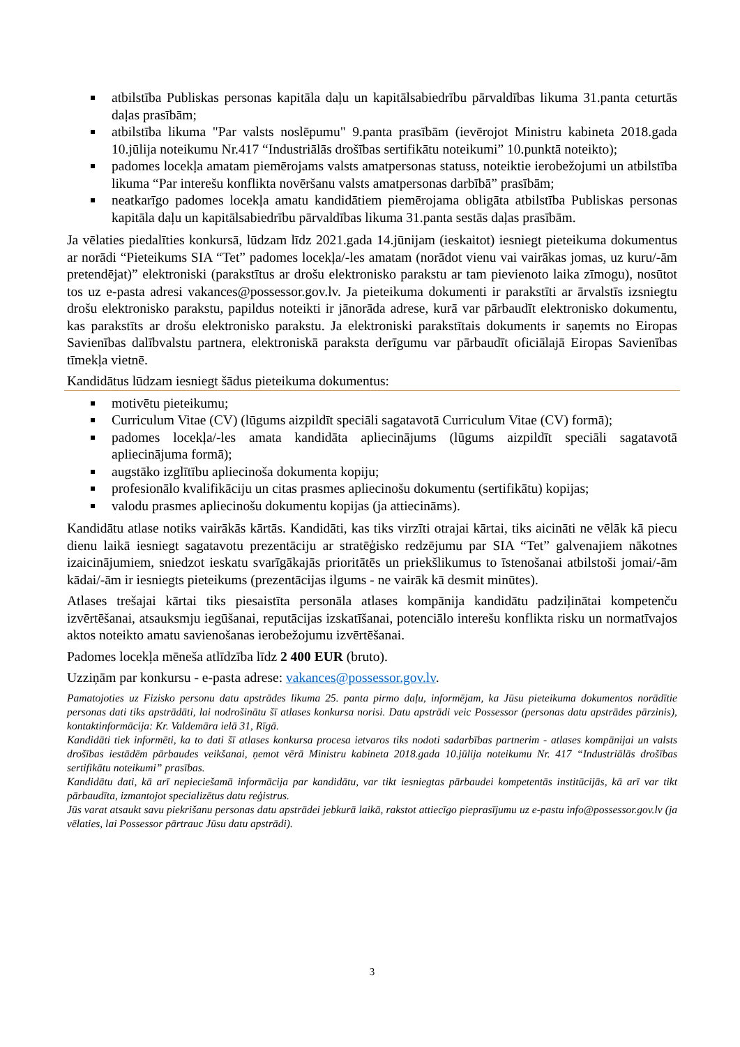atbilstība Publiskas personas kapitāla daļu un kapitālsabiedrību pārvaldības likuma 31.panta ceturtās daļas prasībām;
atbilstība likuma "Par valsts noslēpumu" 9.panta prasībām (ievērojot Ministru kabineta 2018.gada 10.jūlija noteikumu Nr.417 “Industriālās drošības sertifikātu noteikumi” 10.punktā noteikto);
padomes locekļa amatam piemērojams valsts amatpersonas statuss, noteiktie ierobežojumi un atbilstība likuma “Par interešu konflikta novēršanu valsts amatpersonas darbībā” prasībām;
neatkarīgo padomes locekļa amatu kandidātiem piemērojama obligāta atbilstība Publiskas personas kapitāla daļu un kapitālsabiedrību pārvaldības likuma 31.panta sestās daļas prasībām.
Ja vēlaties piedalīties konkursā, lūdzam līdz 2021.gada 14.jūnijam (ieskaitot) iesniegt pieteikuma dokumentus ar norādi “Pieteikums SIA “Tet” padomes locekļa/-les amatam (norādot vienu vai vairākas jomas, uz kuru/-ām pretendējat)” elektroniski (parakstītus ar drošu elektronisko parakstu ar tam pievienoto laika zīmogu), nosūtot tos uz e-pasta adresi vakances@possessor.gov.lv. Ja pieteikuma dokumenti ir parakstīti ar ārvalstīs izsniegtu drošu elektronisko parakstu, papildus noteikti ir jānorāda adrese, kurā var pārbaudīt elektronisko dokumentu, kas parakstīts ar drošu elektronisko parakstu. Ja elektroniski parakstītais dokuments ir saņemts no Eiropas Savienības dalībvalstu partnera, elektroniskā paraksta derīgumu var pārbaudīt oficiālajā Eiropas Savienības tīmekļa vietnē.
Kandidātus lūdzam iesniegt šādus pieteikuma dokumentus:
motivētu pieteikumu;
Curriculum Vitae (CV) (lūgums aizpildīt speciāli sagatavotā Curriculum Vitae (CV) formā);
padomes locekļa/-les amata kandidāta apliecinājums (lūgums aizpildīt speciāli sagatavotā apliecinājuma formā);
augstāko izglītību apliecinoša dokumenta kopiju;
profesionālo kvalifikāciju un citas prasmes apliecinošu dokumentu (sertifikātu) kopijas;
valodu prasmes apliecinošu dokumentu kopijas (ja attiecināms).
Kandidātu atlase notiks vairākās kārtās. Kandidāti, kas tiks virzīti otrajai kārtai, tiks aicināti ne vēlāk kā piecu dienu laikā iesniegt sagatavotu prezentāciju ar stratēģisko redzējumu par SIA “Tet” galvenajiem nākotnes izaicinājumiem, sniedzot ieskatu svarīgākajās prioritātēs un priekšlikumus to īstenošanai atbilstoši jomai/-ām kādai/-ām ir iesniegts pieteikums (prezentācijas ilgums - ne vairāk kā desmit minūtes).
Atlases trešajai kārtai tiks piesaistīta personāla atlases kompānija kandidātu padziļinātai kompetenču izvērtēšanai, atsauksmju iegūšanai, reputācijas izskatīšanai, potenciālo interešu konflikta risku un normatīvajos aktos noteikto amatu savienošanas ierobežojumu izvērtēšanai.
Padomes locekļa mēneša atlīdzība līdz 2 400 EUR (bruto).
Uzziņām par konkursu - e-pasta adrese: vakances@possessor.gov.lv.
Pamatojoties uz Fizisko personu datu apstrādes likuma 25. panta pirmo daļu, informējam, ka Jūsu pieteikuma dokumentos norādītie personas dati tiks apstrādāti, lai nodrošinātu šī atlases konkursa norisi. Datu apstrādi veic Possessor (personas datu apstrādes pārzinis), kontaktinformācija: Kr. Valdemāra ielā 31, Rīgā.
Kandidāti tiek informēti, ka to dati šī atlases konkursa procesa ietvaros tiks nodoti sadarbības partnerim - atlases kompānijai un valsts drošības iestādēm pārbaudes veikšanai, ņemot vērā Ministru kabineta 2018.gada 10.jūlija noteikumu Nr. 417 “Industriālās drošības sertifikātu noteikumi” prasības.
Kandidātu dati, kā arī nepieciešamā informācija par kandidātu, var tikt iesniegtas pārbaudei kompetentās institūcijās, kā arī var tikt pārbaudīta, izmantojot specializētus datu reģistrus.
Jūs varat atsaukt savu piekrišanu personas datu apstrādei jebkurā laikā, rakstot attiecīgo pieprasījumu uz e-pastu info@possessor.gov.lv (ja vēlaties, lai Possessor pārtrauc Jūsu datu apstrādi).
3